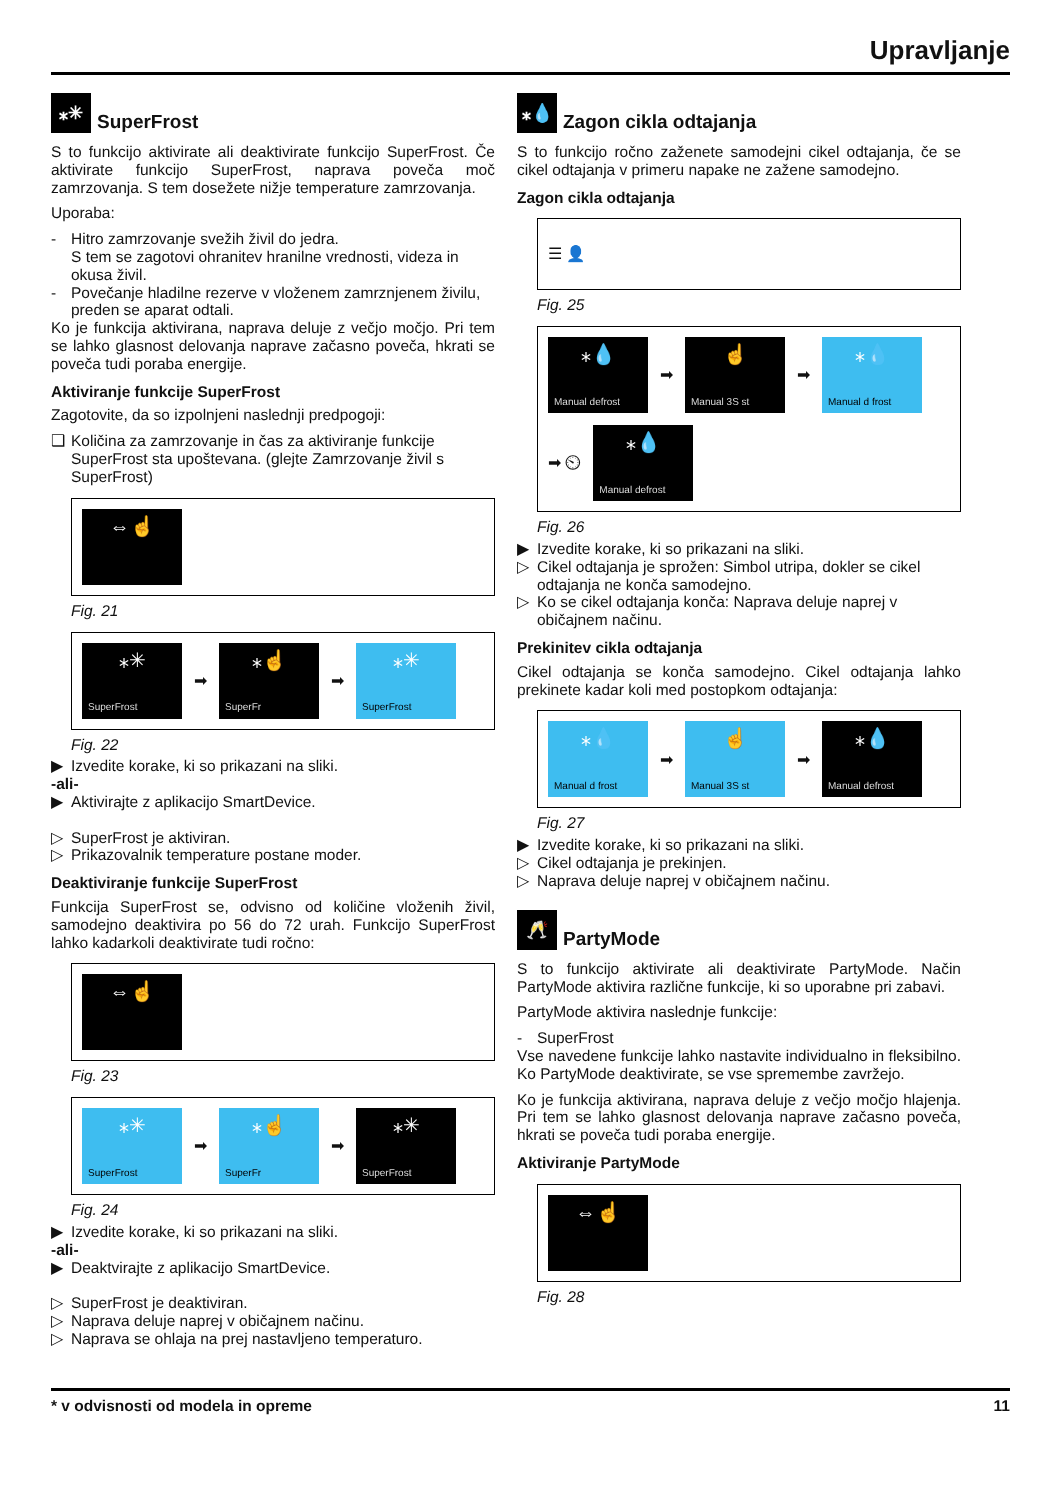Upravljanje
⁎✳ SuperFrost
S to funkcijo aktivirate ali deaktivirate funkcijo SuperFrost. Če aktivirate funkcijo SuperFrost, naprava poveča moč zamrzovanja. S tem dosežete nižje temperature zamrz­ovanja.
Uporaba:
- Hitro zamrzovanje svežih živil do jedra.
S tem se zagotovi ohranitev hranilne vrednosti, videza in okusa živil.
- Povečanje hladilne rezerve v vloženem zamrznjenem živilu, preden se aparat odtali.
Ko je funkcija aktivirana, naprava deluje z večjo močjo. Pri tem se lahko glasnost delovanja naprave začasno poveča, hkrati se poveča tudi poraba energije.
Aktiviranje funkcije SuperFrost
Zagotovite, da so izpolnjeni naslednji predpogoji:
❑ Količina za zamrzovanje in čas za aktiviranje funkcije SuperFrost sta upoštevana. (glejte Zamrzovanje živil s SuperFrost)
⇔☝
Fig. 21
⁎✳
SuperFrost
➡
⁎☝
SuperFr
➡
⁎✳
SuperFrost
Fig. 22
▶ Izvedite korake, ki so prikazani na sliki.
-ali-
▶ Aktivirajte z aplikacijo SmartDevice.
▷ SuperFrost je aktiviran.
▷ Prikazovalnik temperature postane moder.
Deaktiviranje funkcije SuperFrost
Funkcija SuperFrost se, odvisno od količine vloženih živil, samodejno deaktivira po 56 do 72 urah. Funkcijo SuperFrost lahko kadarkoli deaktivirate tudi ročno:
⇔☝
Fig. 23
⁎✳
SuperFrost
➡
⁎☝
SuperFr
➡
⁎✳
SuperFrost
Fig. 24
▶ Izvedite korake, ki so prikazani na sliki.
-ali-
▶ Deaktvirajte z aplikacijo SmartDevice.
▷ SuperFrost je deaktiviran.
▷ Naprava deluje naprej v običajnem načinu.
▷ Naprava se ohlaja na prej nastavljeno temperaturo.
⁎💧 Zagon cikla odtajanja
S to funkcijo ročno zaženete samodejni cikel odtajanja, če se cikel odtajanja v primeru napake ne zažene samodejno.
Zagon cikla odtajanja
☰ 👤
Fig. 25
⁎💧
Manual defrost
➡
☝
Manual 3S st
➡
⁎💧
Manual d frost
➡ ⏲
⁎💧
Manual defrost
Fig. 26
▶ Izvedite korake, ki so prikazani na sliki.
▷ Cikel odtajanja je sprožen: Simbol utripa, dokler se cikel odtajanja ne konča samodejno.
▷ Ko se cikel odtajanja konča: Naprava deluje naprej v običajnem načinu.
Prekinitev cikla odtajanja
Cikel odtajanja se konča samodejno. Cikel odtajanja lahko prekinete kadar koli med postopkom odtajanja:
⁎💧
Manual d frost
➡
☝
Manual 3S st
➡
⁎💧
Manual defrost
Fig. 27
▶ Izvedite korake, ki so prikazani na sliki.
▷ Cikel odtajanja je prekinjen.
▷ Naprava deluje naprej v običajnem načinu.
🥂 PartyMode
S to funkcijo aktivirate ali deaktivirate PartyMode. Način PartyMode aktivira različne funkcije, ki so uporabne pri zabavi.
PartyMode aktivira naslednje funkcije:
- SuperFrost
Vse navedene funkcije lahko nastavite individualno in flek­sibilno. Ko PartyMode deaktivirate, se vse spremembe zavr­žejo.
Ko je funkcija aktivirana, naprava deluje z večjo močjo hlajenja. Pri tem se lahko glasnost delovanja naprave začasno poveča, hkrati se poveča tudi poraba energije.
Aktiviranje PartyMode
⇔☝
Fig. 28
* v odvisnosti od modela in opreme 11